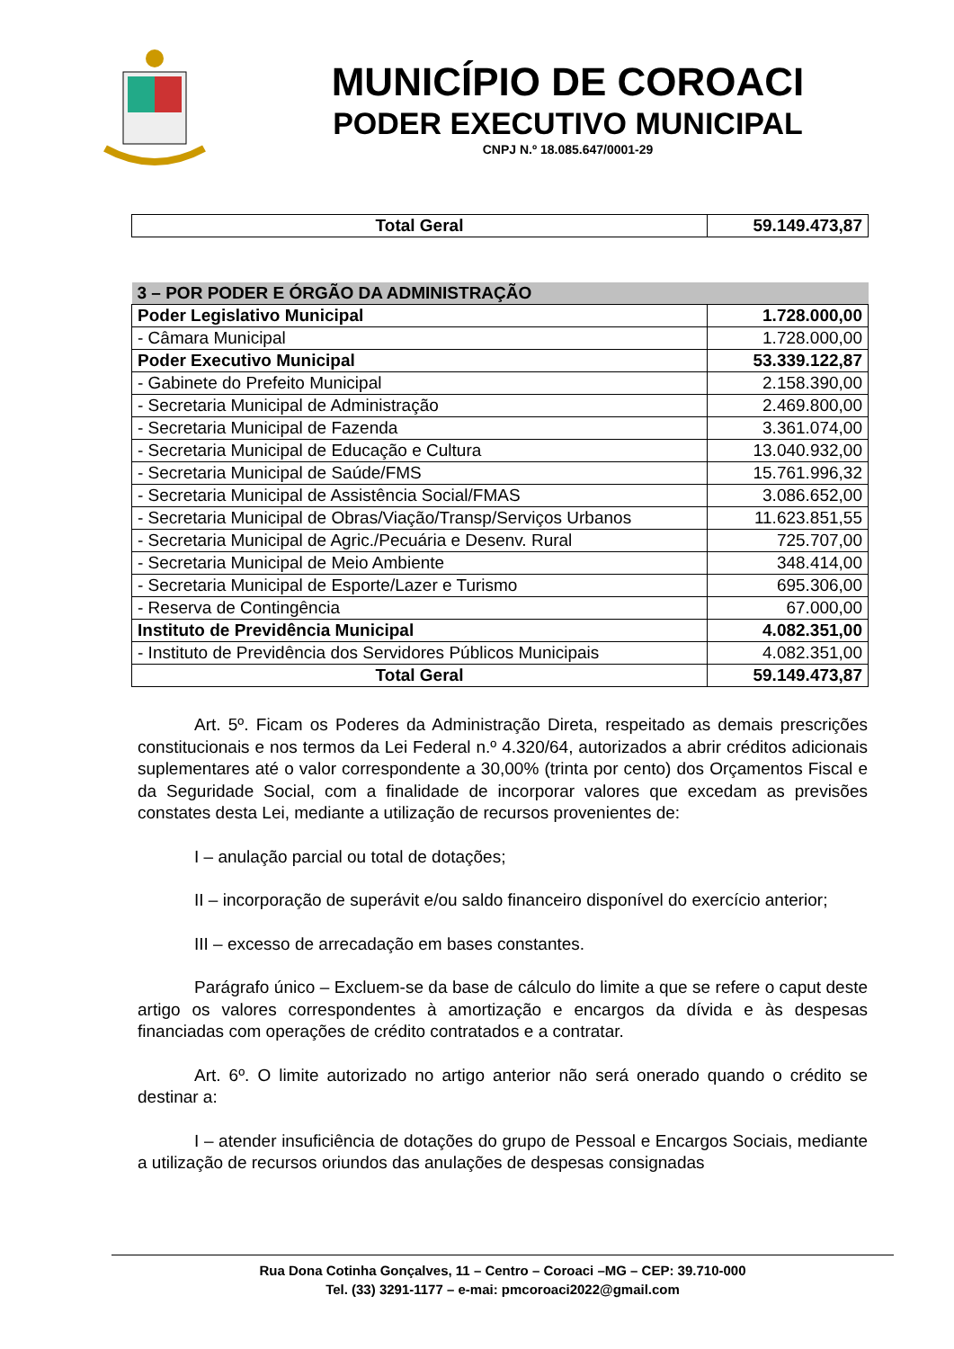MUNICÍPIO DE COROACI
PODER EXECUTIVO MUNICIPAL
CNPJ N.º 18.085.647/0001-29
| Total Geral | 59.149.473,87 |
| 3 – POR PODER E ÓRGÃO DA ADMINISTRAÇÃO | |
| Poder Legislativo Municipal | 1.728.000,00 |
| - Câmara Municipal | 1.728.000,00 |
| Poder Executivo Municipal | 53.339.122,87 |
| - Gabinete do Prefeito Municipal | 2.158.390,00 |
| - Secretaria Municipal de Administração | 2.469.800,00 |
| - Secretaria Municipal de Fazenda | 3.361.074,00 |
| - Secretaria Municipal de Educação e Cultura | 13.040.932,00 |
| - Secretaria Municipal de Saúde/FMS | 15.761.996,32 |
| - Secretaria Municipal de Assistência Social/FMAS | 3.086.652,00 |
| - Secretaria Municipal de Obras/Viação/Transp/Serviços Urbanos | 11.623.851,55 |
| - Secretaria Municipal de Agric./Pecuária e Desenv. Rural | 725.707,00 |
| - Secretaria Municipal de Meio Ambiente | 348.414,00 |
| - Secretaria Municipal de Esporte/Lazer e Turismo | 695.306,00 |
| - Reserva de Contingência | 67.000,00 |
| Instituto de Previdência Municipal | 4.082.351,00 |
| - Instituto de Previdência dos Servidores Públicos Municipais | 4.082.351,00 |
| Total Geral | 59.149.473,87 |
Art. 5º. Ficam os Poderes da Administração Direta, respeitado as demais prescrições constitucionais e nos termos da Lei Federal n.º 4.320/64, autorizados a abrir créditos adicionais suplementares até o valor correspondente a 30,00% (trinta por cento) dos Orçamentos Fiscal e da Seguridade Social, com a finalidade de incorporar valores que excedam as previsões constates desta Lei, mediante a utilização de recursos provenientes de:
I – anulação parcial ou total de dotações;
II – incorporação de superávit e/ou saldo financeiro disponível do exercício anterior;
III – excesso de arrecadação em bases constantes.
Parágrafo único – Excluem-se da base de cálculo do limite a que se refere o caput deste artigo os valores correspondentes à amortização e encargos da dívida e às despesas financiadas com operações de crédito contratados e a contratar.
Art. 6º. O limite autorizado no artigo anterior não será onerado quando o crédito se destinar a:
I – atender insuficiência de dotações do grupo de Pessoal e Encargos Sociais, mediante a utilização de recursos oriundos das anulações de despesas consignadas
Rua Dona Cotinha Gonçalves, 11 – Centro – Coroaci –MG – CEP: 39.710-000
Tel. (33) 3291-1177 – e-mai: pmcoroaci2022@gmail.com